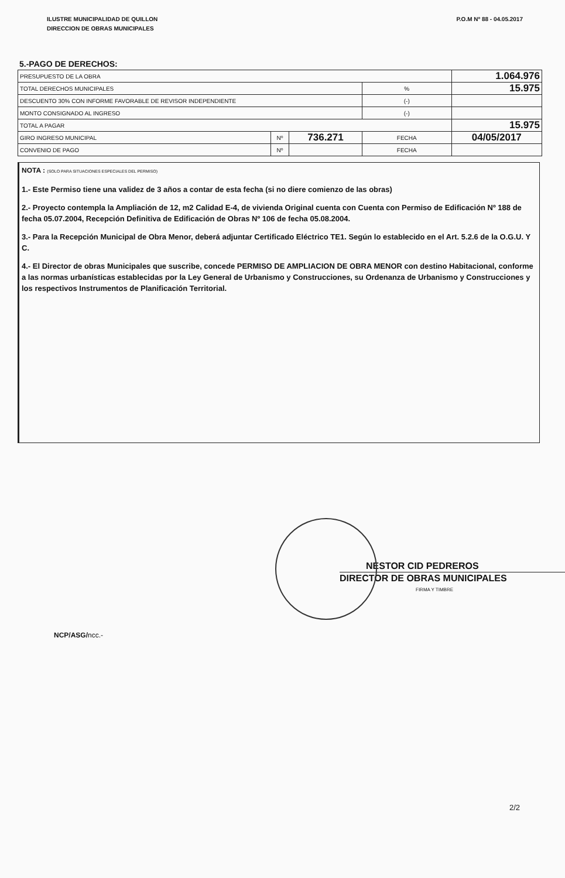ILUSTRE MUNICIPALIDAD DE QUILLON
DIRECCION DE OBRAS MUNICIPALES
P.O.M Nº 88 - 04.05.2017
5.-PAGO DE DERECHOS:
| PRESUPUESTO DE LA OBRA | | | | | 1.064.976 |
| TOTAL DERECHOS MUNICIPALES | | | | % | 15.975 |
| DESCUENTO 30% CON INFORME FAVORABLE DE REVISOR INDEPENDIENTE | | | | (-) | |
| MONTO CONSIGNADO AL INGRESO | | | | (-) | |
| TOTAL A PAGAR | | | | | 15.975 |
| GIRO INGRESO MUNICIPAL | Nº | 736.271 | FECHA | | 04/05/2017 |
| CONVENIO DE PAGO | Nº | | FECHA | | |
NOTA : (SOLO PARA SITUACIONES ESPECIALES DEL PERMISO)
1.- Este Permiso tiene una validez de 3 años a contar de esta fecha (si no diere comienzo de las obras)
2.- Proyecto contempla la Ampliación de 12, m2 Calidad E-4, de vivienda Original cuenta con Cuenta con Permiso de Edificación Nº 188 de fecha 05.07.2004, Recepción Definitiva de Edificación de Obras Nº 106 de fecha 05.08.2004.
3.- Para la Recepción Municipal de Obra Menor, deberá adjuntar Certificado Eléctrico TE1. Según lo establecido en el Art. 5.2.6 de la O.G.U. Y C.
4.- El Director de obras Municipales que suscribe, concede PERMISO DE AMPLIACION DE OBRA MENOR con destino Habitacional, conforme a las normas urbanísticas establecidas por la Ley General de Urbanismo y Construcciones, su Ordenanza de Urbanismo y Construcciones y los respectivos Instrumentos de Planificación Territorial.
NESTOR CID PEDREROS
DIRECTOR DE OBRAS MUNICIPALES
FIRMA Y TIMBRE
NCP/ASG/ncc.-
2/2